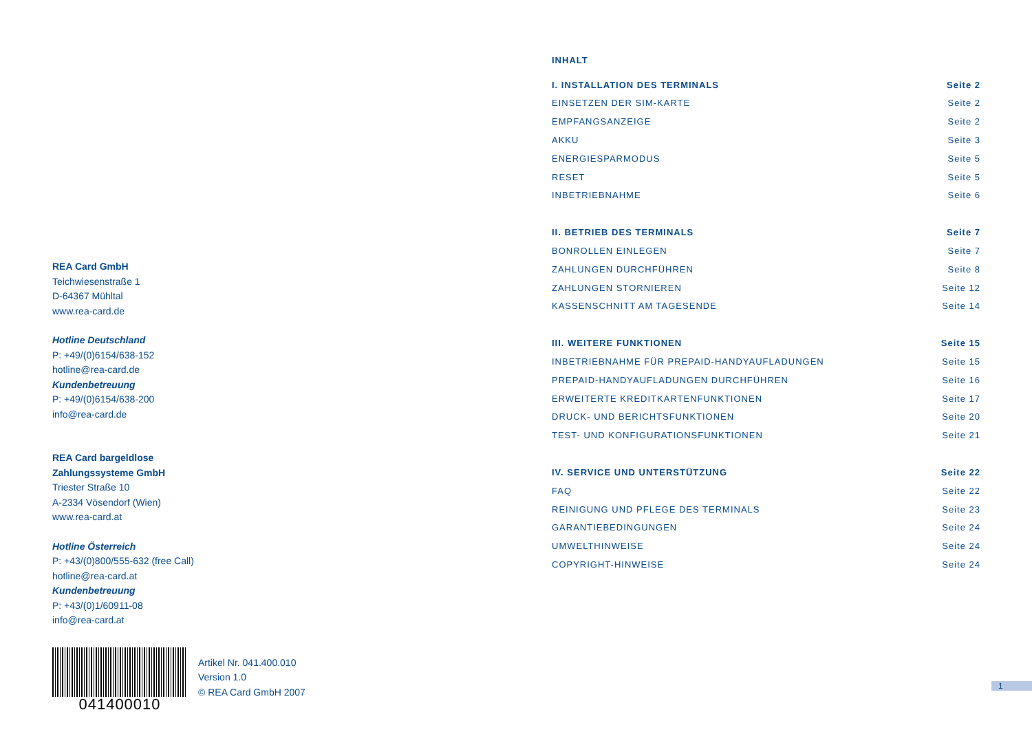REA Card GmbH
Teichwiesenstraße 1
D-64367 Mühltal
www.rea-card.de
Hotline Deutschland
P: +49/(0)6154/638-152
hotline@rea-card.de
Kundenbetreuung
P: +49/(0)6154/638-200
info@rea-card.de
REA Card bargeldlose
Zahlungssysteme GmbH
Triester Straße 10
A-2334 Vösendorf (Wien)
www.rea-card.at
Hotline Österreich
P: +43/(0)800/555-632 (free Call)
hotline@rea-card.at
Kundenbetreuung
P: +43/(0)1/60911-08
info@rea-card.at
041400010
Artikel Nr. 041.400.010
Version 1.0
© REA Card GmbH 2007
INHALT
I. INSTALLATION DES TERMINALS Seite 2
EINSETZEN DER SIM-KARTE Seite 2
EMPFANGSANZEIGE Seite 2
AKKU Seite 3
ENERGIESPARMODUS Seite 5
RESET Seite 5
INBETRIEBNAHME Seite 6
II. BETRIEB DES TERMINALS Seite 7
BONROLLEN EINLEGEN Seite 7
ZAHLUNGEN DURCHFÜHREN Seite 8
ZAHLUNGEN STORNIEREN Seite 12
KASSENSCHNITT AM TAGESENDE Seite 14
III. WEITERE FUNKTIONEN Seite 15
INBETRIEBNAHME FÜR PREPAID-HANDYAUFLADUNGEN Seite 15
PREPAID-HANDYAUFLADUNGEN DURCHFÜHREN Seite 16
ERWEITERTE KREDITKARTENFUNKTIONEN Seite 17
DRUCK- UND BERICHTSFUNKTIONEN Seite 20
TEST- UND KONFIGURATIONSFUNKTIONEN Seite 21
IV. SERVICE UND UNTERSTÜTZUNG Seite 22
FAQ Seite 22
REINIGUNG UND PFLEGE DES TERMINALS Seite 23
GARANTIEBEDINGUNGEN Seite 24
UMWELTHINWEISE Seite 24
COPYRIGHT-HINWEISE Seite 24
1